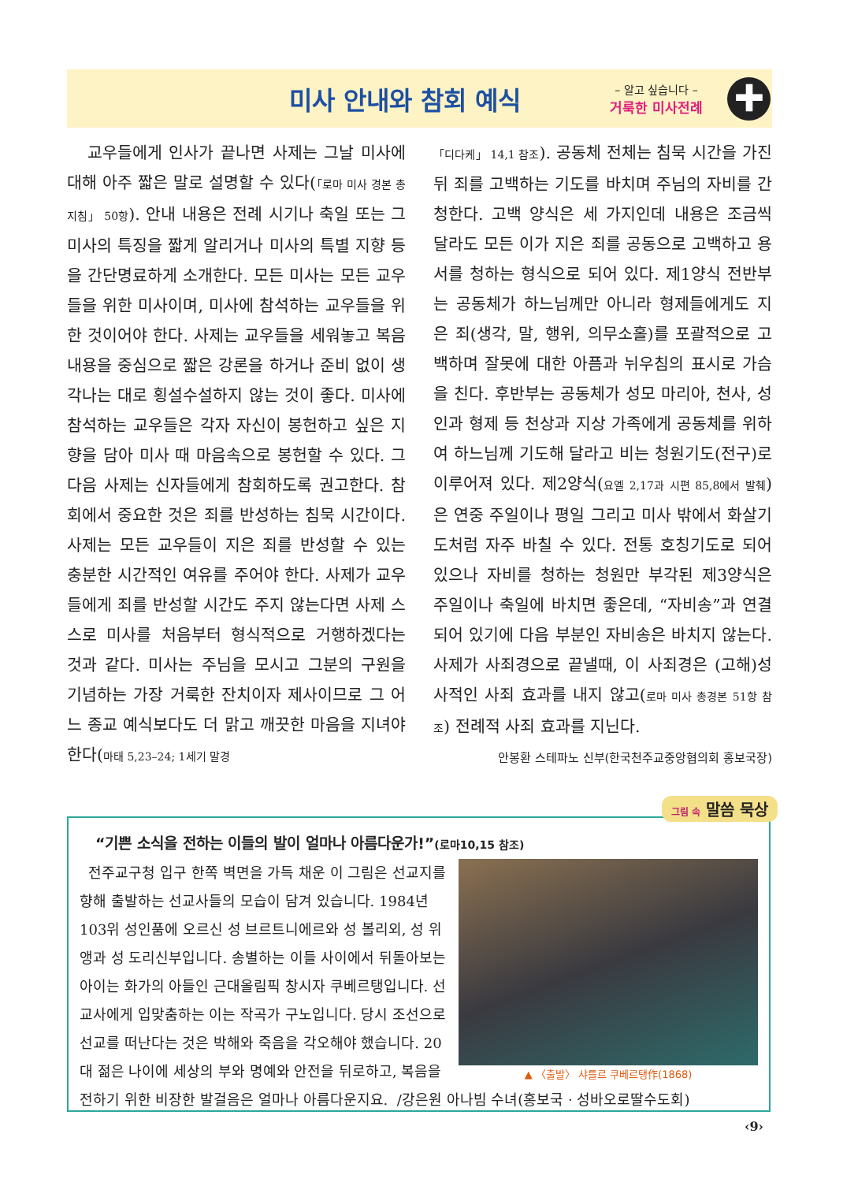미사 안내와 참회 예식
– 알고 싶습니다 –
거룩한 미사전례
✚
교우들에게 인사가 끝나면 사제는 그날 미사에 대해 아주 짧은 말로 설명할 수 있다(「로마 미사 경본 총지침」 50항). 안내 내용은 전례 시기나 축일 또는 그 미사의 특징을 짧게 알리거나 미사의 특별 지향 등을 간단명료하게 소개한다. 모든 미사는 모든 교우들을 위한 미사이며, 미사에 참석하는 교우들을 위한 것이어야 한다. 사제는 교우들을 세워놓고 복음 내용을 중심으로 짧은 강론을 하거나 준비 없이 생각나는 대로 횡설수설하지 않는 것이 좋다. 미사에 참석하는 교우들은 각자 자신이 봉헌하고 싶은 지향을 담아 미사 때 마음속으로 봉헌할 수 있다. 그다음 사제는 신자들에게 참회하도록 권고한다. 참회에서 중요한 것은 죄를 반성하는 침묵 시간이다. 사제는 모든 교우들이 지은 죄를 반성할 수 있는 충분한 시간적인 여유를 주어야 한다. 사제가 교우들에게 죄를 반성할 시간도 주지 않는다면 사제 스스로 미사를 처음부터 형식적으로 거행하겠다는 것과 같다. 미사는 주님을 모시고 그분의 구원을 기념하는 가장 거룩한 잔치이자 제사이므로 그 어느 종교 예식보다도 더 맑고 깨끗한 마음을 지녀야 한다(마태 5,23–24; 1세기 말경
「디다케」 14,1 참조). 공동체 전체는 침묵 시간을 가진 뒤 죄를 고백하는 기도를 바치며 주님의 자비를 간청한다. 고백 양식은 세 가지인데 내용은 조금씩 달라도 모든 이가 지은 죄를 공동으로 고백하고 용서를 청하는 형식으로 되어 있다. 제1양식 전반부는 공동체가 하느님께만 아니라 형제들에게도 지은 죄(생각, 말, 행위, 의무소홀)를 포괄적으로 고백하며 잘못에 대한 아픔과 뉘우침의 표시로 가슴을 친다. 후반부는 공동체가 성모 마리아, 천사, 성인과 형제 등 천상과 지상 가족에게 공동체를 위하여 하느님께 기도해 달라고 비는 청원기도(전구)로 이루어져 있다. 제2양식(요엘 2,17과 시편 85,8에서 발췌)은 연중 주일이나 평일 그리고 미사 밖에서 화살기도처럼 자주 바칠 수 있다. 전통 호칭기도로 되어 있으나 자비를 청하는 청원만 부각된 제3양식은 주일이나 축일에 바치면 좋은데, “자비송”과 연결되어 있기에 다음 부분인 자비송은 바치지 않는다. 사제가 사죄경으로 끝낼때, 이 사죄경은 (고해)성사적인 사죄 효과를 내지 않고(로마 미사 총경본 51항 참조) 전례적 사죄 효과를 지닌다.
안봉환 스테파노 신부(한국천주교중앙협의회 홍보국장)
“기쁜 소식을 전하는 이들의 발이 얼마나 아름다운가!”(로마10,15 참조)
▲ 〈출발〉 샤를르 쿠베르탱作(1868)
전주교구청 입구 한쪽 벽면을 가득 채운 이 그림은 선교지를 향해 출발하는 선교사들의 모습이 담겨 있습니다. 1984년 103위 성인품에 오르신 성 브르트니에르와 성 볼리외, 성 위앵과 성 도리신부입니다. 송별하는 이들 사이에서 뒤돌아보는 아이는 화가의 아들인 근대올림픽 창시자 쿠베르탱입니다. 선교사에게 입맞춤하는 이는 작곡가 구노입니다. 당시 조선으로 선교를 떠난다는 것은 박해와 죽음을 각오해야 했습니다. 20대 젊은 나이에 세상의 부와 명예와 안전을 뒤로하고, 복음을 전하기 위한 비장한 발걸음은 얼마나 아름다운지요. /강은원 아나빔 수녀(홍보국 · 성바오로딸수도회)
그림 속 말씀 묵상
‹9›